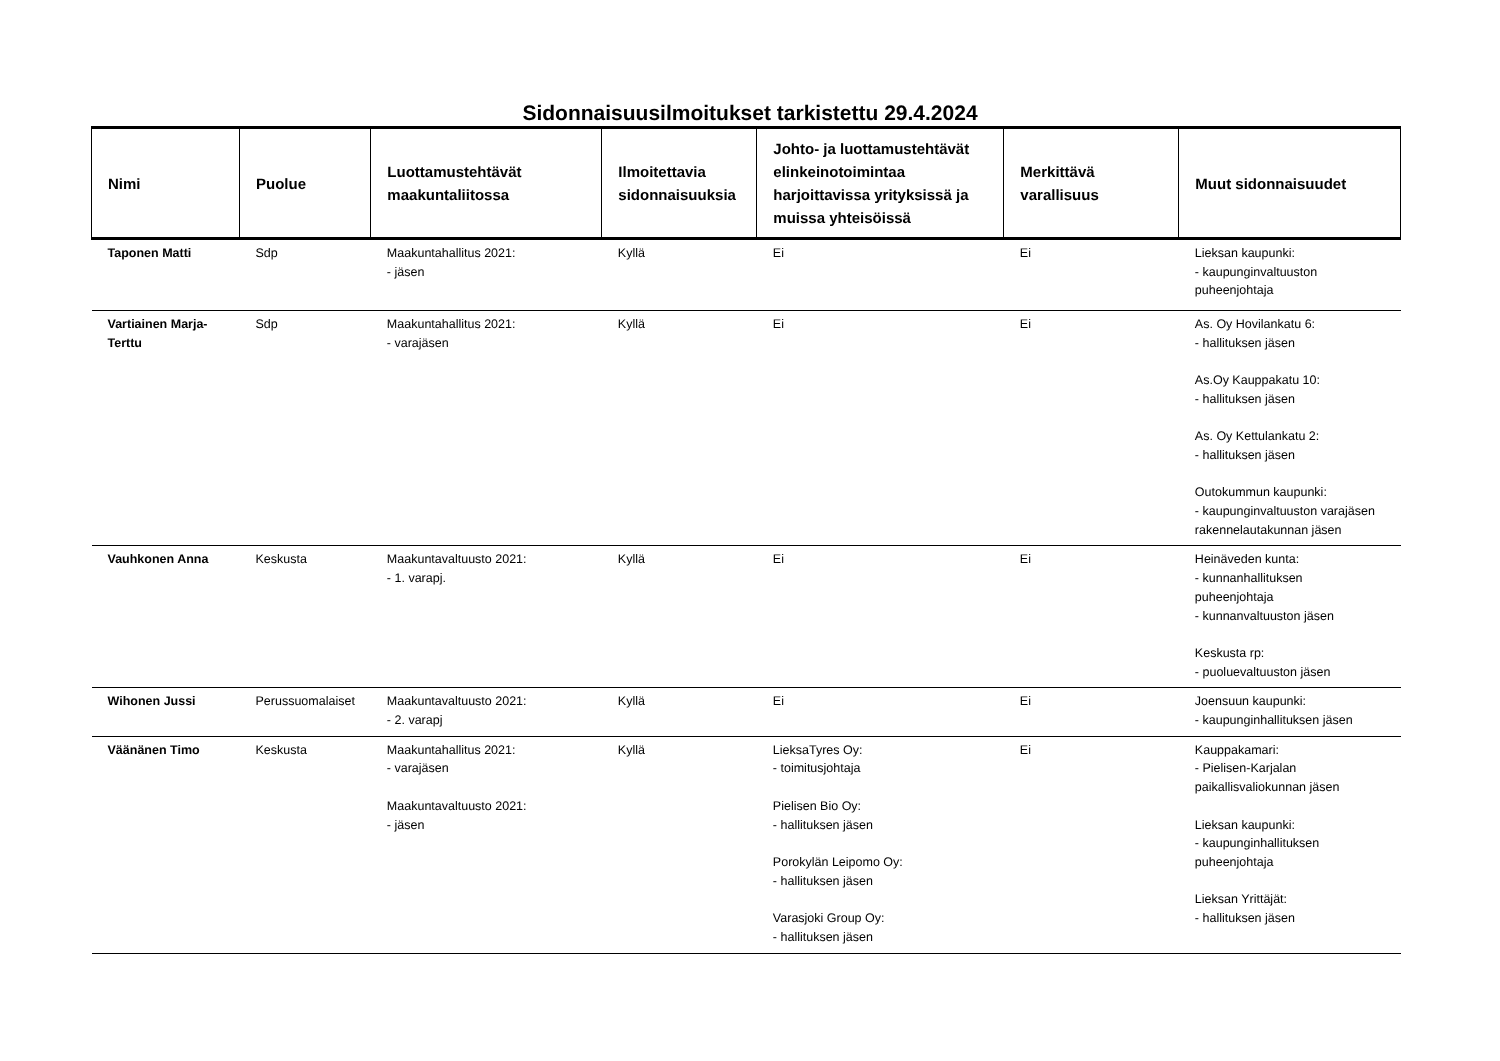Sidonnaisuusilmoitukset tarkistettu 29.4.2024
| Nimi | Puolue | Luottamustehtävät maakuntaliitossa | Ilmoitettavia sidonnaisuuksia | Johto- ja luottamustehtävät elinkeinotoimintaa harjoittavissa yrityksissä ja muissa yhteisöissä | Merkittävä varallisuus | Muut sidonnaisuudet |
| --- | --- | --- | --- | --- | --- | --- |
| Taponen Matti | Sdp | Maakuntahallitus 2021: - jäsen | Kyllä | Ei | Ei | Lieksan kaupunki: - kaupunginvaltuuston puheenjohtaja |
| Vartiainen Marja-Terttu | Sdp | Maakuntahallitus 2021: - varajäsen | Kyllä | Ei | Ei | As. Oy Hovilankatu 6: - hallituksen jäsen As.Oy Kauppakatu 10: - hallituksen jäsen As. Oy Kettulankatu 2: - hallituksen jäsen Outokummun kaupunki: - kaupunginvaltuuston varajäsen rakennelautakunnan jäsen |
| Vauhkonen Anna | Keskusta | Maakuntavaltuusto 2021: - 1. varapj. | Kyllä | Ei | Ei | Heinäveden kunta: - kunnanhallituksen puheenjohtaja - kunnanvaltuuston jäsen Keskusta rp: - puoluevaltuuston jäsen |
| Wihonen Jussi | Perussuomalaiset | Maakuntavaltuusto 2021: - 2. varapj | Kyllä | Ei | Ei | Joensuun kaupunki: - kaupunginhallituksen jäsen |
| Väänänen Timo | Keskusta | Maakuntahallitus 2021: - varajäsen Maakuntavaltuusto 2021: - jäsen | Kyllä | LieksaTyres Oy: - toimitusjohtaja Pielisen Bio Oy: - hallituksen jäsen Porokylän Leipomo Oy: - hallituksen jäsen Varasjoki Group Oy: - hallituksen jäsen | Ei | Kauppakamari: - Pielisen-Karjalan paikallisvaliokunnan jäsen Lieksan kaupunki: - kaupunginhallituksen puheenjohtaja Lieksan Yrittäjät: - hallituksen jäsen |